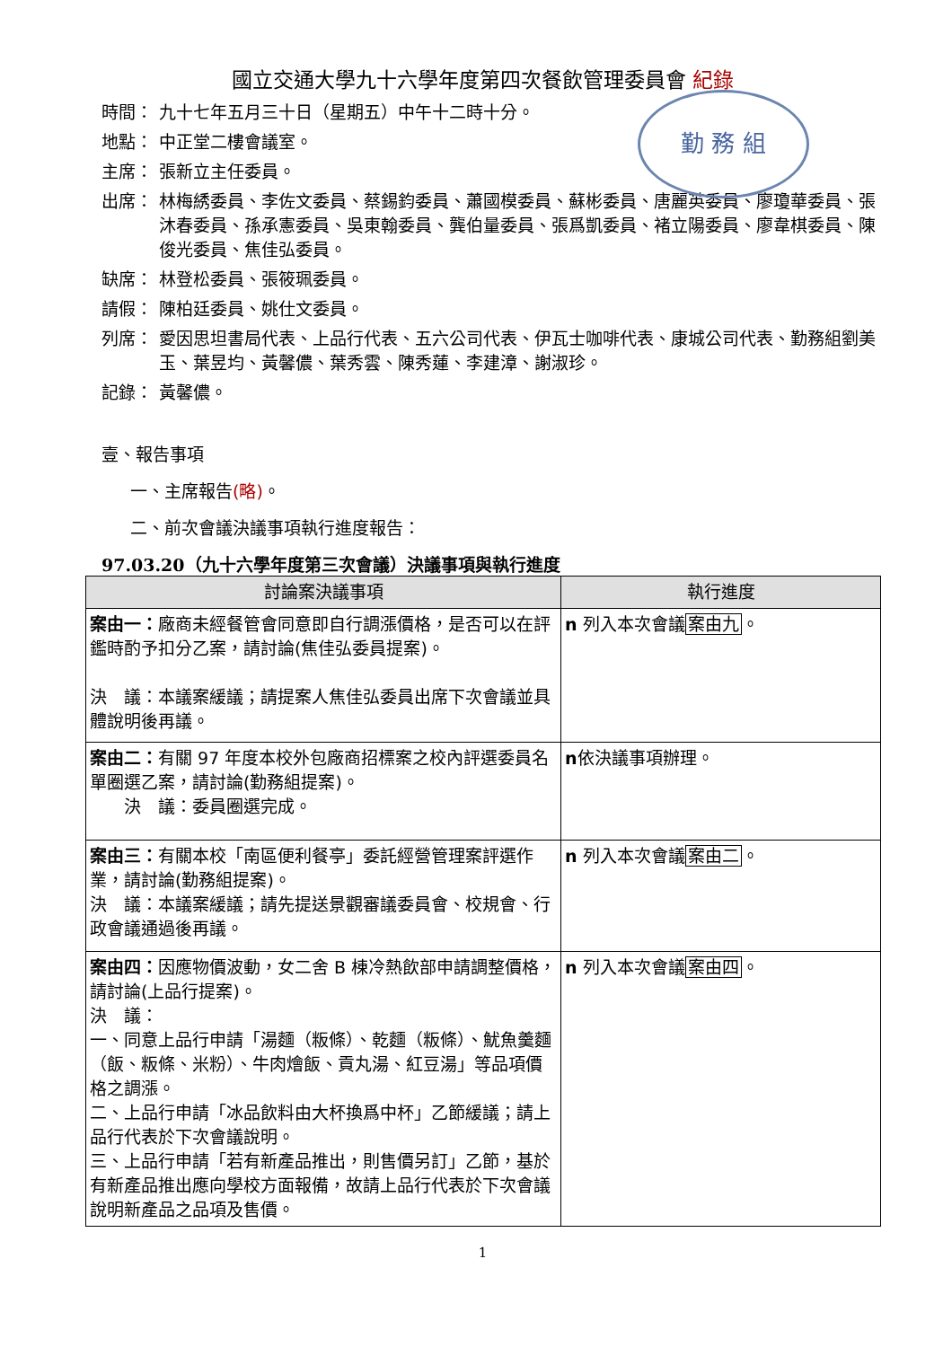勤 務 組
國立交通大學九十六學年度第四次餐飲管理委員會 紀錄
時間： 九十七年五月三十日（星期五）中午十二時十分。
地點： 中正堂二樓會議室。
主席： 張新立主任委員。
出席： 林梅綉委員、李佐文委員、蔡錫鈞委員、蕭國模委員、蘇彬委員、唐麗英委員、廖瓊華委員、張沐春委員、孫承憲委員、吳東翰委員、龔伯量委員、張爲凱委員、褚立陽委員、廖韋棋委員、陳俊光委員、焦佳弘委員。
缺席： 林登松委員、張筱珮委員。
請假： 陳柏廷委員、姚仕文委員。
列席： 愛因思坦書局代表、上品行代表、五六公司代表、伊瓦士咖啡代表、康城公司代表、勤務組劉美玉、葉昱均、黃馨儂、葉秀雲、陳秀蓮、李建漳、謝淑珍。
記錄： 黃馨儂。
壹、報告事項
一、主席報告(略)。
二、前次會議決議事項執行進度報告：
97.03.20（九十六學年度第三次會議）決議事項與執行進度
| 討論案決議事項 | 執行進度 |
| --- | --- |
| 案由一： 廠商未經餐管會同意即自行調漲價格，是否可以在評鑑時酌予扣分乙案，請討論(焦佳弘委員提案)。 決 議：本議案緩議；請提案人焦佳弘委員出席下次會議並具體說明後再議。 | n 列入本次會議 案由九 。 |
| 案由二： 有關 97 年度本校外包廠商招標案之校內評選委員名單圈選乙案，請討論(勤務組提案)。 決 議：委員圈選完成。 | n 依決議事項辦理。 |
| 案由三： 有關本校「南區便利餐亭」委託經營管理案評選作業，請討論(勤務組提案)。 決 議：本議案緩議；請先提送景觀審議委員會、校規會、行政會議通過後再議。 | n 列入本次會議 案由二 。 |
| 案由四： 因應物價波動，女二舍 B 棟冷熱飲部申請調整價格，請討論(上品行提案)。 決 議： 一、同意上品行申請「湯麵（粄條）、乾麵（粄條）、魷魚羹麵（飯、粄條、米粉）、牛肉燴飯、貢丸湯、紅豆湯」等品項價格之調漲。 二、上品行申請「冰品飲料由大杯換爲中杯」乙節緩議；請上品行代表於下次會議說明。 三、上品行申請「若有新產品推出，則售價另訂」乙節，基於有新產品推出應向學校方面報備，故請上品行代表於下次會議說明新產品之品項及售價。 | n 列入本次會議 案由四 。 |
1